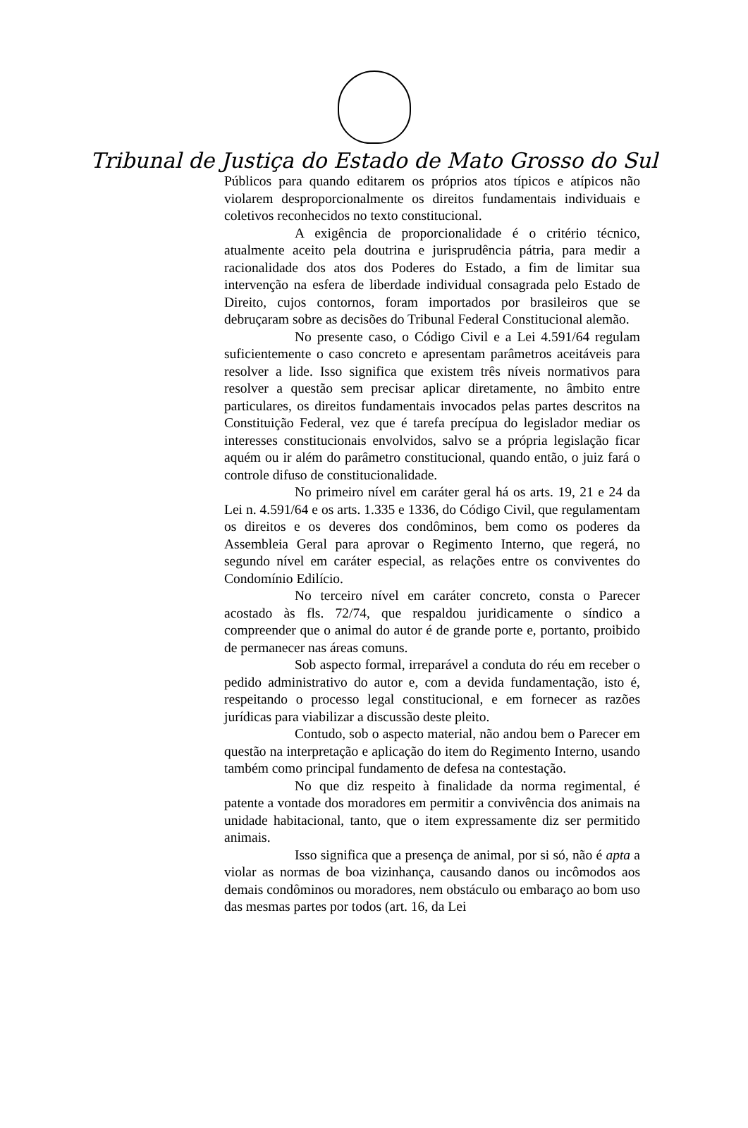Tribunal de Justiça do Estado de Mato Grosso do Sul
Públicos para quando editarem os próprios atos típicos e atípicos não violarem desproporcionalmente os direitos fundamentais individuais e coletivos reconhecidos no texto constitucional.
A exigência de proporcionalidade é o critério técnico, atualmente aceito pela doutrina e jurisprudência pátria, para medir a racionalidade dos atos dos Poderes do Estado, a fim de limitar sua intervenção na esfera de liberdade individual consagrada pelo Estado de Direito, cujos contornos, foram importados por brasileiros que se debruçaram sobre as decisões do Tribunal Federal Constitucional alemão.
No presente caso, o Código Civil e a Lei 4.591/64 regulam suficientemente o caso concreto e apresentam parâmetros aceitáveis para resolver a lide. Isso significa que existem três níveis normativos para resolver a questão sem precisar aplicar diretamente, no âmbito entre particulares, os direitos fundamentais invocados pelas partes descritos na Constituição Federal, vez que é tarefa precípua do legislador mediar os interesses constitucionais envolvidos, salvo se a própria legislação ficar aquém ou ir além do parâmetro constitucional, quando então, o juiz fará o controle difuso de constitucionalidade.
No primeiro nível em caráter geral há os arts. 19, 21 e 24 da Lei n. 4.591/64 e os arts. 1.335 e 1336, do Código Civil, que regulamentam os direitos e os deveres dos condôminos, bem como os poderes da Assembleia Geral para aprovar o Regimento Interno, que regerá, no segundo nível em caráter especial, as relações entre os conviventes do Condomínio Edilício.
No terceiro nível em caráter concreto, consta o Parecer acostado às fls. 72/74, que respaldou juridicamente o síndico a compreender que o animal do autor é de grande porte e, portanto, proibido de permanecer nas áreas comuns.
Sob aspecto formal, irreparável a conduta do réu em receber o pedido administrativo do autor e, com a devida fundamentação, isto é, respeitando o processo legal constitucional, e em fornecer as razões jurídicas para viabilizar a discussão deste pleito.
Contudo, sob o aspecto material, não andou bem o Parecer em questão na interpretação e aplicação do item do Regimento Interno, usando também como principal fundamento de defesa na contestação.
No que diz respeito à finalidade da norma regimental, é patente a vontade dos moradores em permitir a convivência dos animais na unidade habitacional, tanto, que o item expressamente diz ser permitido animais.
Isso significa que a presença de animal, por si só, não é apta a violar as normas de boa vizinhança, causando danos ou incômodos aos demais condôminos ou moradores, nem obstáculo ou embaraço ao bom uso das mesmas partes por todos (art. 16, da Lei